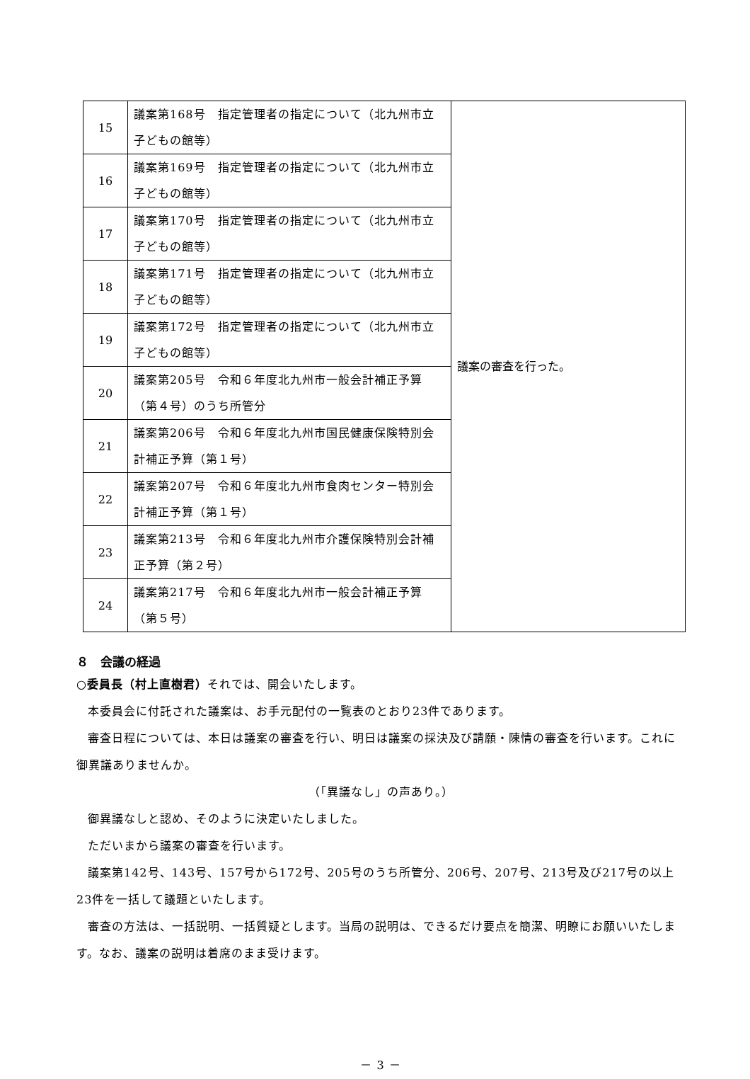| 15 | 議案第168号 指定管理者の指定について（北九州市立子どもの館等） | 議案の審査を行った。 |
| 16 | 議案第169号 指定管理者の指定について（北九州市立子どもの館等） | |
| 17 | 議案第170号 指定管理者の指定について（北九州市立子どもの館等） | |
| 18 | 議案第171号 指定管理者の指定について（北九州市立子どもの館等） | |
| 19 | 議案第172号 指定管理者の指定について（北九州市立子どもの館等） | |
| 20 | 議案第205号 令和６年度北九州市一般会計補正予算（第４号）のうち所管分 | |
| 21 | 議案第206号 令和６年度北九州市国民健康保険特別会計補正予算（第１号） | |
| 22 | 議案第207号 令和６年度北九州市食肉センター特別会計補正予算（第１号） | |
| 23 | 議案第213号 令和６年度北九州市介護保険特別会計補正予算（第２号） | |
| 24 | 議案第217号 令和６年度北九州市一般会計補正予算（第５号） | |
８　会議の経過
○委員長（村上直樹君）それでは、開会いたします。
本委員会に付託された議案は、お手元配付の一覧表のとおり23件であります。
審査日程については、本日は議案の審査を行い、明日は議案の採決及び請願・陳情の審査を行います。これに御異議ありませんか。
（「異議なし」の声あり。）
御異議なしと認め、そのように決定いたしました。
ただいまから議案の審査を行います。
議案第142号、143号、157号から172号、205号のうち所管分、206号、207号、213号及び217号の以上23件を一括して議題といたします。
審査の方法は、一括説明、一括質疑とします。当局の説明は、できるだけ要点を簡潔、明瞭にお願いいたします。なお、議案の説明は着席のまま受けます。
－ 3 －